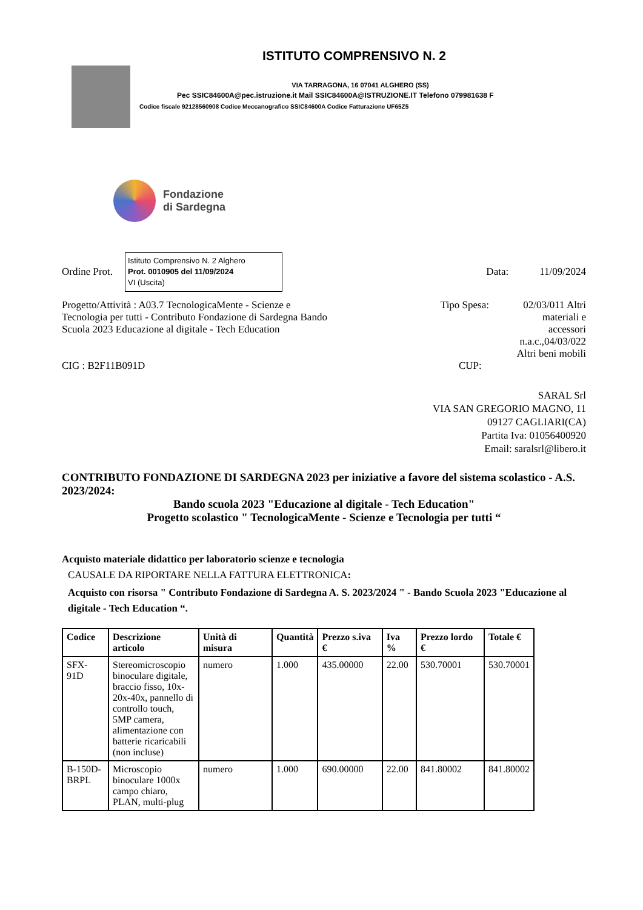ISTITUTO COMPRENSIVO N. 2
VIA TARRAGONA, 16 07041 ALGHERO (SS)
Pec SSIC84600A@pec.istruzione.it Mail SSIC84600A@ISTRUZIONE.IT Telefono 079981638 F
Codice fiscale 92128560908 Codice Meccanografico SSIC84600A Codice Fatturazione UF65Z5
Fondazione
di Sardegna
Ordine Prot.
Istituto Comprensivo N. 2 Alghero
Prot. 0010905 del 11/09/2024
VI (Uscita)
Data: 11/09/2024
Progetto/Attività : A03.7 TecnologicaMente - Scienze e Tecnologia per tutti - Contributo Fondazione di Sardegna Bando Scuola 2023 Educazione al digitale - Tech Education
Tipo Spesa: 02/03/011 Altri materiali e accessori n.a.c.,04/03/022 Altri beni mobili
CIG : B2F11B091D CUP:
SARAL Srl
VIA SAN GREGORIO MAGNO, 11
09127 CAGLIARI(CA)
Partita Iva: 01056400920
Email: saralsrl@libero.it
CONTRIBUTO FONDAZIONE DI SARDEGNA 2023 per iniziative a favore del sistema scolastico - A.S. 2023/2024:
Bando scuola 2023 "Educazione al digitale - Tech Education"
Progetto scolastico " TecnologicaMente - Scienze e Tecnologia per tutti “
Acquisto materiale didattico per laboratorio scienze e tecnologia
CAUSALE DA RIPORTARE NELLA FATTURA ELETTRONICA:
Acquisto con risorsa " Contributo Fondazione di Sardegna A. S. 2023/2024 " - Bando Scuola 2023 "Educazione al digitale - Tech Education “.
| Codice | Descrizione articolo | Unità di misura | Quantità | Prezzo s.iva € | Iva % | Prezzo lordo € | Totale € |
| --- | --- | --- | --- | --- | --- | --- | --- |
| SFX-91D | Stereomicroscopio binoculare digitale, braccio fisso, 10x-20x-40x, pannello di controllo touch, 5MP camera, alimentazione con batterie ricaricabili (non incluse) | numero | 1.000 | 435.00000 | 22.00 | 530.70001 | 530.70001 |
| B-150D-BRPL | Microscopio binoculare 1000x campo chiaro, PLAN, multi-plug | numero | 1.000 | 690.00000 | 22.00 | 841.80002 | 841.80002 |